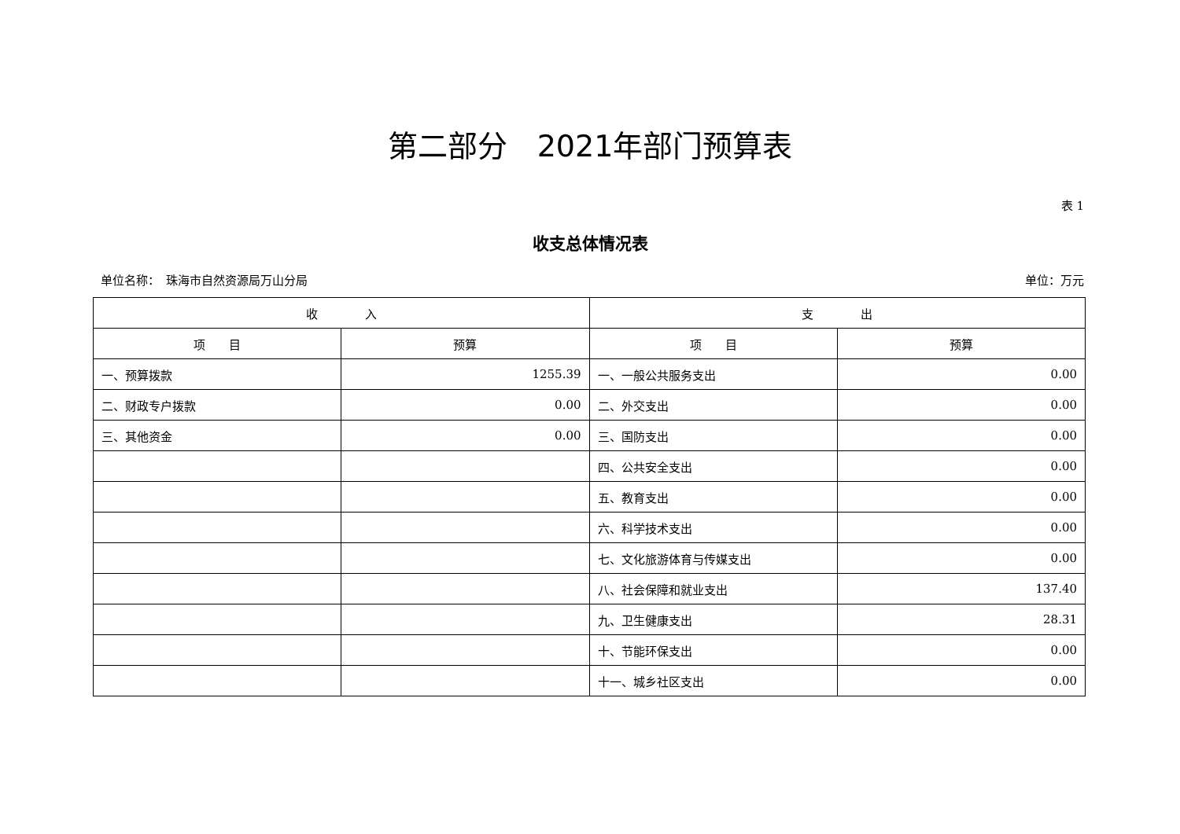第二部分　2021年部门预算表
表 1
收支总体情况表
单位名称：　珠海市自然资源局万山分局 单位：万元
| 收 入 | | 支 出 | |
| --- | --- | --- | --- |
| 项 目 | 预算 | 项 目 | 预算 |
| 一、预算拨款 | 1255.39 | 一、一般公共服务支出 | 0.00 |
| 二、财政专户拨款 | 0.00 | 二、外交支出 | 0.00 |
| 三、其他资金 | 0.00 | 三、国防支出 | 0.00 |
| | | 四、公共安全支出 | 0.00 |
| | | 五、教育支出 | 0.00 |
| | | 六、科学技术支出 | 0.00 |
| | | 七、文化旅游体育与传媒支出 | 0.00 |
| | | 八、社会保障和就业支出 | 137.40 |
| | | 九、卫生健康支出 | 28.31 |
| | | 十、节能环保支出 | 0.00 |
| | | 十一、城乡社区支出 | 0.00 |